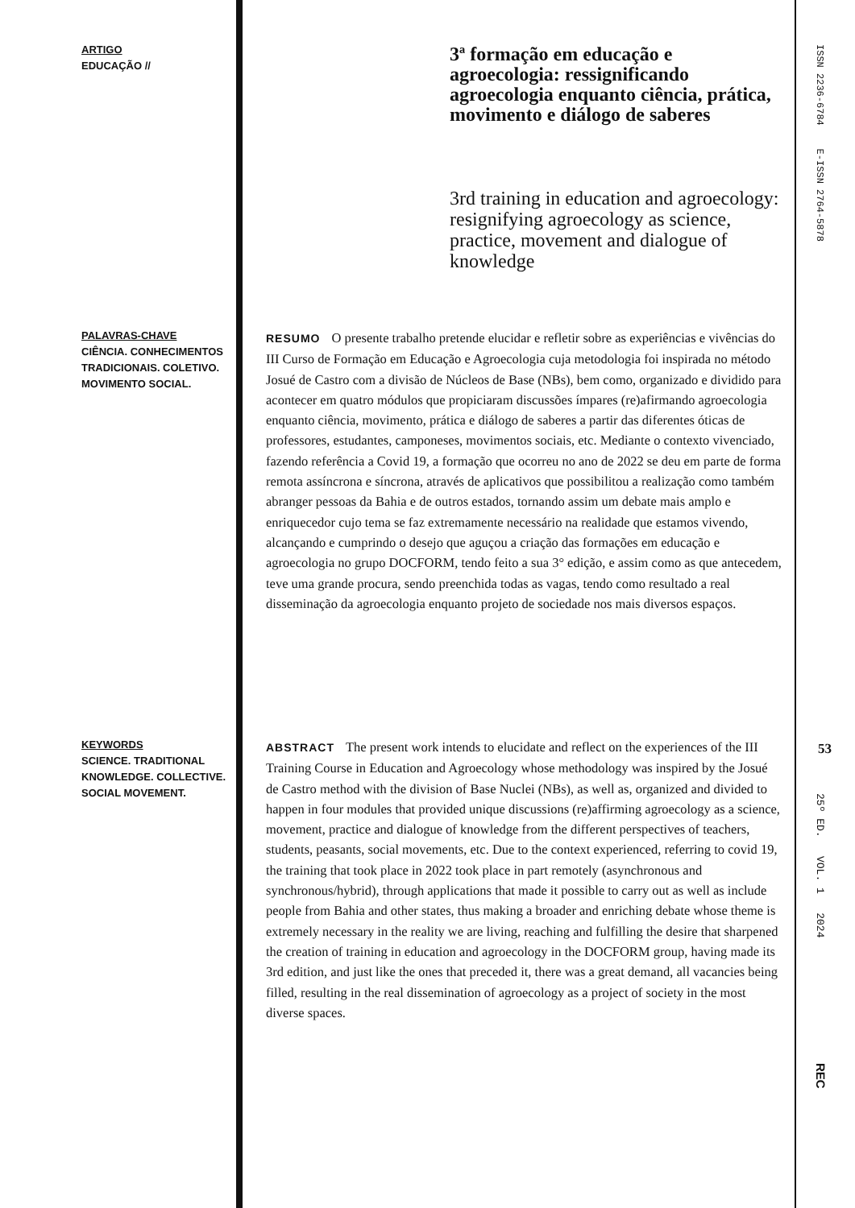ARTIGO
EDUCAÇÃO //
3ª formação em educação e agroecologia: ressignificando agroecologia enquanto ciência, prática, movimento e diálogo de saberes
3rd training in education and agroecology: resignifying agroecology as science, practice, movement and dialogue of knowledge
ISSN 2236-6784 E-ISSN 2764-5878
PALAVRAS-CHAVE
CIÊNCIA. CONHECIMENTOS TRADICIONAIS. COLETIVO. MOVIMENTO SOCIAL.
RESUMO O presente trabalho pretende elucidar e refletir sobre as experiências e vivências do III Curso de Formação em Educação e Agroecologia cuja metodologia foi inspirada no método Josué de Castro com a divisão de Núcleos de Base (NBs), bem como, organizado e dividido para acontecer em quatro módulos que propiciaram discussões ímpares (re)afirmando agroecologia enquanto ciência, movimento, prática e diálogo de saberes a partir das diferentes óticas de professores, estudantes, camponeses, movimentos sociais, etc. Mediante o contexto vivenciado, fazendo referência a Covid 19, a formação que ocorreu no ano de 2022 se deu em parte de forma remota assíncrona e síncrona, através de aplicativos que possibilitou a realização como também abranger pessoas da Bahia e de outros estados, tornando assim um debate mais amplo e enriquecedor cujo tema se faz extremamente necessário na realidade que estamos vivendo, alcançando e cumprindo o desejo que aguçou a criação das formações em educação e agroecologia no grupo DOCFORM, tendo feito a sua 3° edição, e assim como as que antecedem, teve uma grande procura, sendo preenchida todas as vagas, tendo como resultado a real disseminação da agroecologia enquanto projeto de sociedade nos mais diversos espaços.
KEYWORDS
SCIENCE. TRADITIONAL KNOWLEDGE. COLLECTIVE. SOCIAL MOVEMENT.
ABSTRACT The present work intends to elucidate and reflect on the experiences of the III Training Course in Education and Agroecology whose methodology was inspired by the Josué de Castro method with the division of Base Nuclei (NBs), as well as, organized and divided to happen in four modules that provided unique discussions (re)affirming agroecology as a science, movement, practice and dialogue of knowledge from the different perspectives of teachers, students, peasants, social movements, etc. Due to the context experienced, referring to covid 19, the training that took place in 2022 took place in part remotely (asynchronous and synchronous/hybrid), through applications that made it possible to carry out as well as include people from Bahia and other states, thus making a broader and enriching debate whose theme is extremely necessary in the reality we are living, reaching and fulfilling the desire that sharpened the creation of training in education and agroecology in the DOCFORM group, having made its 3rd edition, and just like the ones that preceded it, there was a great demand, all vacancies being filled, resulting in the real dissemination of agroecology as a project of society in the most diverse spaces.
53
25º ED. VOL. 1 2024
REC